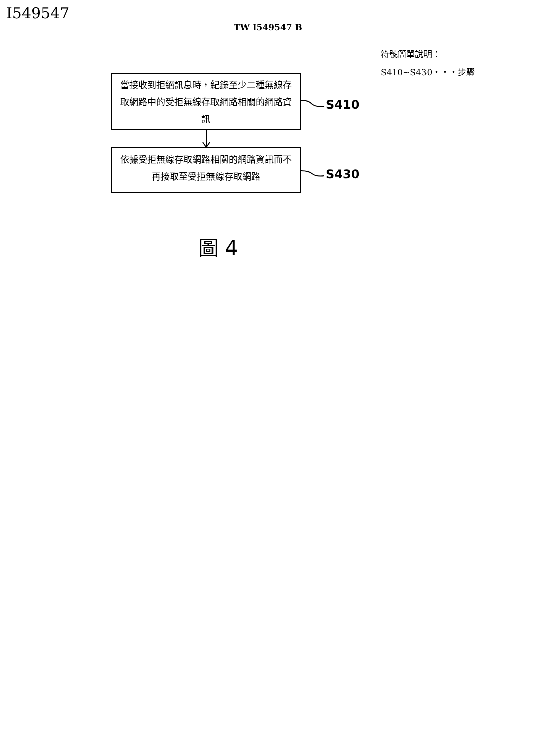I549547
TW I549547 B
符號簡單說明：
S410~S430・・・步驟
當接收到拒絕訊息時，紀錄至少二種無線存取網路中的受拒無線存取網路相關的網路資訊
S410
依據受拒無線存取網路相關的網路資訊而不再接取至受拒無線存取網路
S430
圖 4